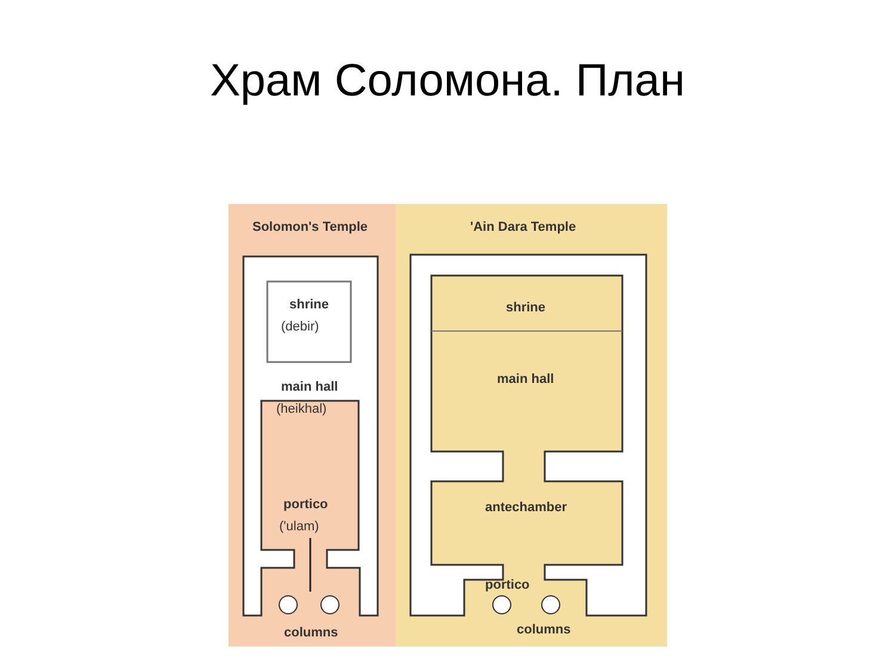Храм Соломона. План
Solomon's Temple
'Ain Dara Temple
shrine
(debir)
main hall
(heikhal)
portico
('ulam)
columns
shrine
main hall
antechamber
portico
columns